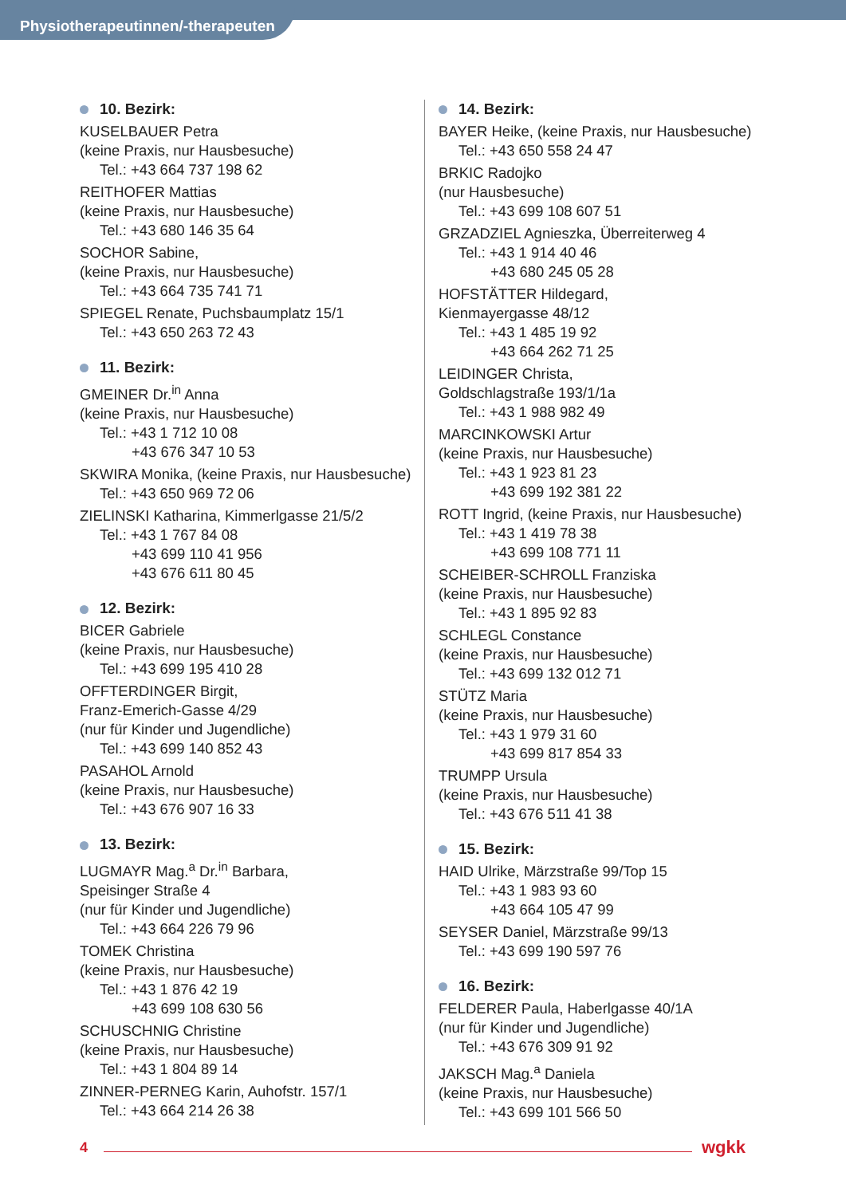Physiotherapeutinnen/-therapeuten
10. Bezirk:
KUSELBAUER Petra
(keine Praxis, nur Hausbesuche)
Tel.: +43 664 737 198 62
REITHOFER Mattias
(keine Praxis, nur Hausbesuche)
Tel.: +43 680 146 35 64
SOCHOR Sabine,
(keine Praxis, nur Hausbesuche)
Tel.: +43 664 735 741 71
SPIEGEL Renate, Puchsbaumplatz 15/1
Tel.: +43 650 263 72 43
11. Bezirk:
GMEINER Dr.<sup>in</sup> Anna
(keine Praxis, nur Hausbesuche)
Tel.: +43 1 712 10 08
+43 676 347 10 53
SKWIRA Monika, (keine Praxis, nur Hausbesuche)
Tel.: +43 650 969 72 06
ZIELINSKI Katharina, Kimmerlgasse 21/5/2
Tel.: +43 1 767 84 08
+43 699 110 41 956
+43 676 611 80 45
12. Bezirk:
BICER Gabriele
(keine Praxis, nur Hausbesuche)
Tel.: +43 699 195 410 28
OFFTERDINGER Birgit,
Franz-Emerich-Gasse 4/29
(nur für Kinder und Jugendliche)
Tel.: +43 699 140 852 43
PASAHOL Arnold
(keine Praxis, nur Hausbesuche)
Tel.: +43 676 907 16 33
13. Bezirk:
LUGMAYR Mag.<sup>a</sup> Dr.<sup>in</sup> Barbara,
Speisinger Straße 4
(nur für Kinder und Jugendliche)
Tel.: +43 664 226 79 96
TOMEK Christina
(keine Praxis, nur Hausbesuche)
Tel.: +43 1 876 42 19
+43 699 108 630 56
SCHUSCHNIG Christine
(keine Praxis, nur Hausbesuche)
Tel.: +43 1 804 89 14
ZINNER-PERNEG Karin, Auhofstr. 157/1
Tel.: +43 664 214 26 38
14. Bezirk:
BAYER Heike, (keine Praxis, nur Hausbesuche)
Tel.: +43 650 558 24 47
BRKIC Radojko
(nur Hausbesuche)
Tel.: +43 699 108 607 51
GRZADZIEL Agnieszka, Überreiterweg 4
Tel.: +43 1 914 40 46
+43 680 245 05 28
HOFSTÄTTER Hildegard,
Kienmayergasse 48/12
Tel.: +43 1 485 19 92
+43 664 262 71 25
LEIDINGER Christa,
Goldschlagstraße 193/1/1a
Tel.: +43 1 988 982 49
MARCINKOWSKI Artur
(keine Praxis, nur Hausbesuche)
Tel.: +43 1 923 81 23
+43 699 192 381 22
ROTT Ingrid, (keine Praxis, nur Hausbesuche)
Tel.: +43 1 419 78 38
+43 699 108 771 11
SCHEIBER-SCHROLL Franziska
(keine Praxis, nur Hausbesuche)
Tel.: +43 1 895 92 83
SCHLEGL Constance
(keine Praxis, nur Hausbesuche)
Tel.: +43 699 132 012 71
STÜTZ Maria
(keine Praxis, nur Hausbesuche)
Tel.: +43 1 979 31 60
+43 699 817 854 33
TRUMPP Ursula
(keine Praxis, nur Hausbesuche)
Tel.: +43 676 511 41 38
15. Bezirk:
HAID Ulrike, Märzstraße 99/Top 15
Tel.: +43 1 983 93 60
+43 664 105 47 99
SEYSER Daniel, Märzstraße 99/13
Tel.: +43 699 190 597 76
16. Bezirk:
FELDERER Paula, Haberlgasse 40/1A
(nur für Kinder und Jugendliche)
Tel.: +43 676 309 91 92
JAKSCH Mag.<sup>a</sup> Daniela
(keine Praxis, nur Hausbesuche)
Tel.: +43 699 101 566 50
4
wgkk